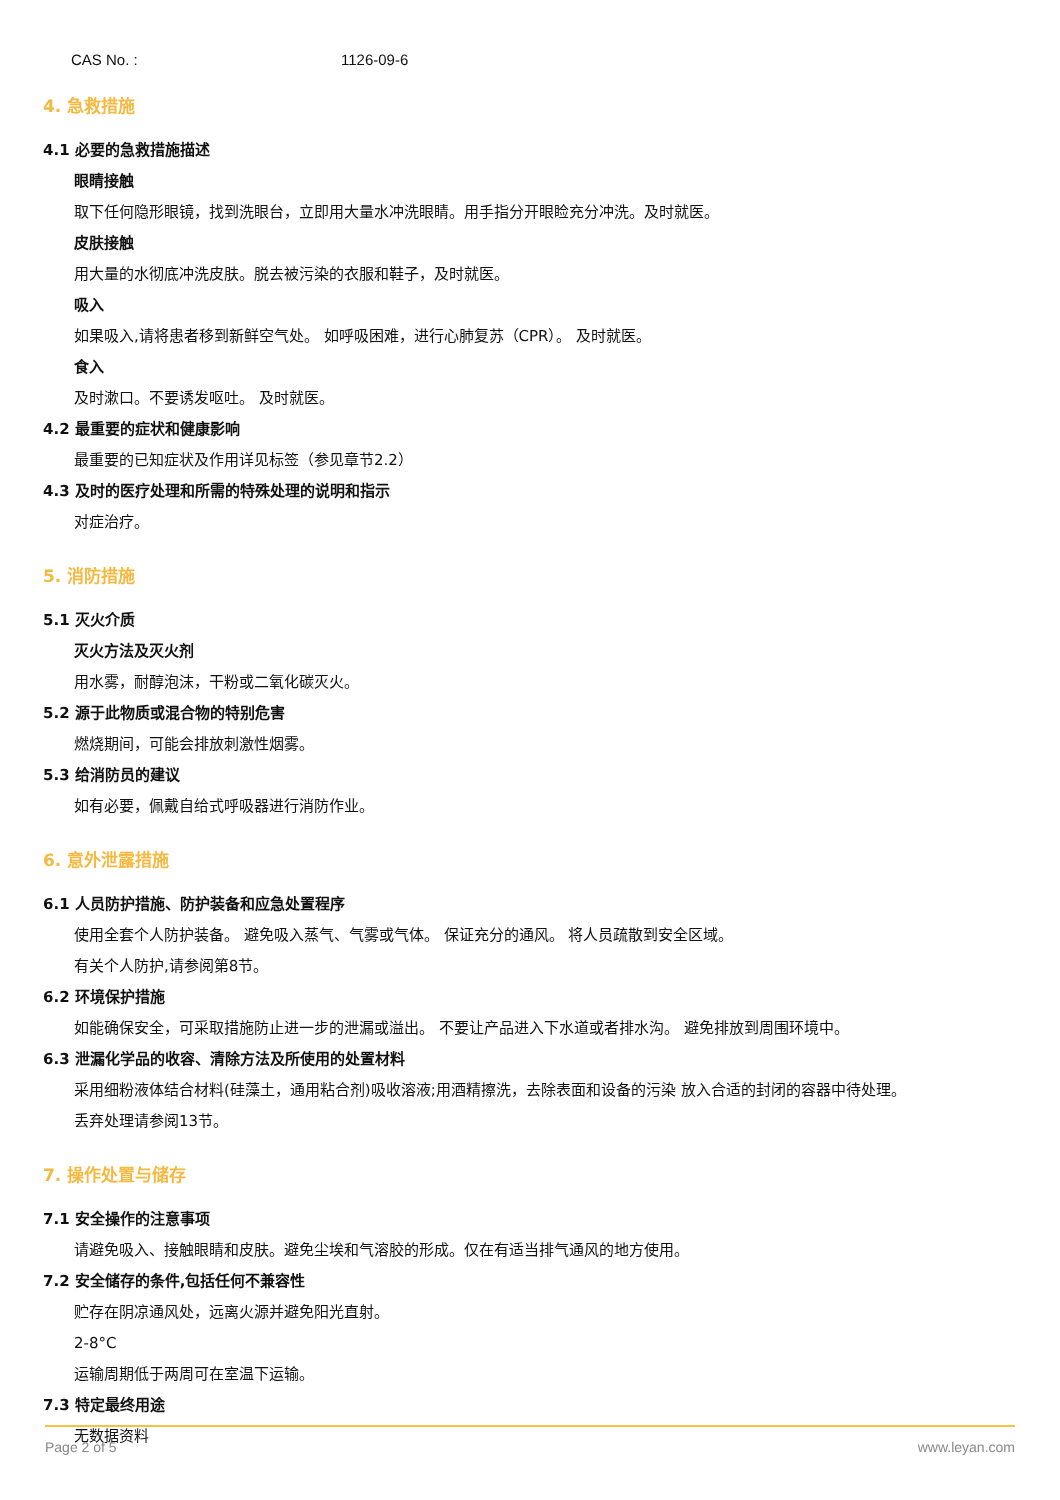CAS No. : 1126-09-6
4. 急救措施
4.1 必要的急救措施描述
眼睛接触
取下任何隐形眼镜，找到洗眼台，立即用大量水冲洗眼睛。用手指分开眼睑充分冲洗。及时就医。
皮肤接触
用大量的水彻底冲洗皮肤。脱去被污染的衣服和鞋子，及时就医。
吸入
如果吸入,请将患者移到新鲜空气处。 如呼吸困难，进行心肺复苏（CPR）。 及时就医。
食入
及时漱口。不要诱发呕吐。 及时就医。
4.2 最重要的症状和健康影响
最重要的已知症状及作用详见标签（参见章节2.2）
4.3 及时的医疗处理和所需的特殊处理的说明和指示
对症治疗。
5. 消防措施
5.1 灭火介质
灭火方法及灭火剂
用水雾，耐醇泡沫，干粉或二氧化碳灭火。
5.2 源于此物质或混合物的特别危害
燃烧期间，可能会排放刺激性烟雾。
5.3 给消防员的建议
如有必要，佩戴自给式呼吸器进行消防作业。
6. 意外泄露措施
6.1 人员防护措施、防护装备和应急处置程序
使用全套个人防护装备。 避免吸入蒸气、气雾或气体。 保证充分的通风。 将人员疏散到安全区域。
有关个人防护,请参阅第8节。
6.2 环境保护措施
如能确保安全，可采取措施防止进一步的泄漏或溢出。 不要让产品进入下水道或者排水沟。 避免排放到周围环境中。
6.3 泄漏化学品的收容、清除方法及所使用的处置材料
采用细粉液体结合材料(硅藻土，通用粘合剂)吸收溶液;用酒精擦洗，去除表面和设备的污染 放入合适的封闭的容器中待处理。
丢弃处理请参阅13节。
7. 操作处置与储存
7.1 安全操作的注意事项
请避免吸入、接触眼睛和皮肤。避免尘埃和气溶胶的形成。仅在有适当排气通风的地方使用。
7.2 安全储存的条件,包括任何不兼容性
贮存在阴凉通风处，远离火源并避免阳光直射。
2-8°C
运输周期低于两周可在室温下运输。
7.3 特定最终用途
无数据资料
Page 2 of 5 www.leyan.com